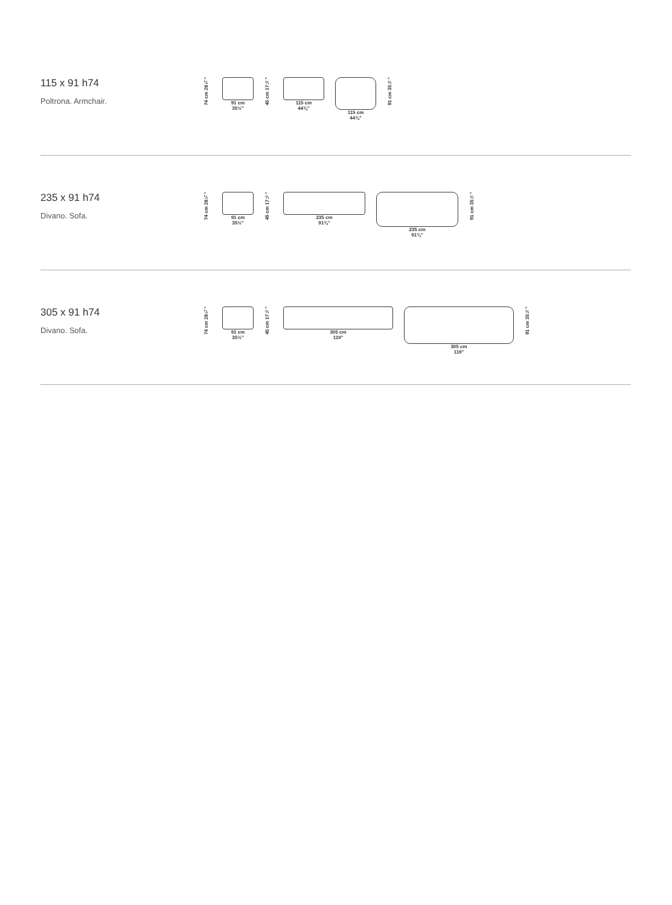115 x 91 h74
Poltrona. Armchair.
74 cm 28¾"
91 cm
35½"
45 cm 17½"
115 cm
44¾"
115 cm
44¾"
91 cm 35½"
235 x 91 h74
Divano. Sofa.
74 cm 28¾"
91 cm
35½"
45 cm 17½"
235 cm
91¾"
235 cm
91¾"
91 cm 35½"
305 x 91 h74
Divano. Sofa.
74 cm 28¾"
91 cm
35½"
45 cm 17½"
305 cm
119"
305 cm
119"
91 cm 35½"